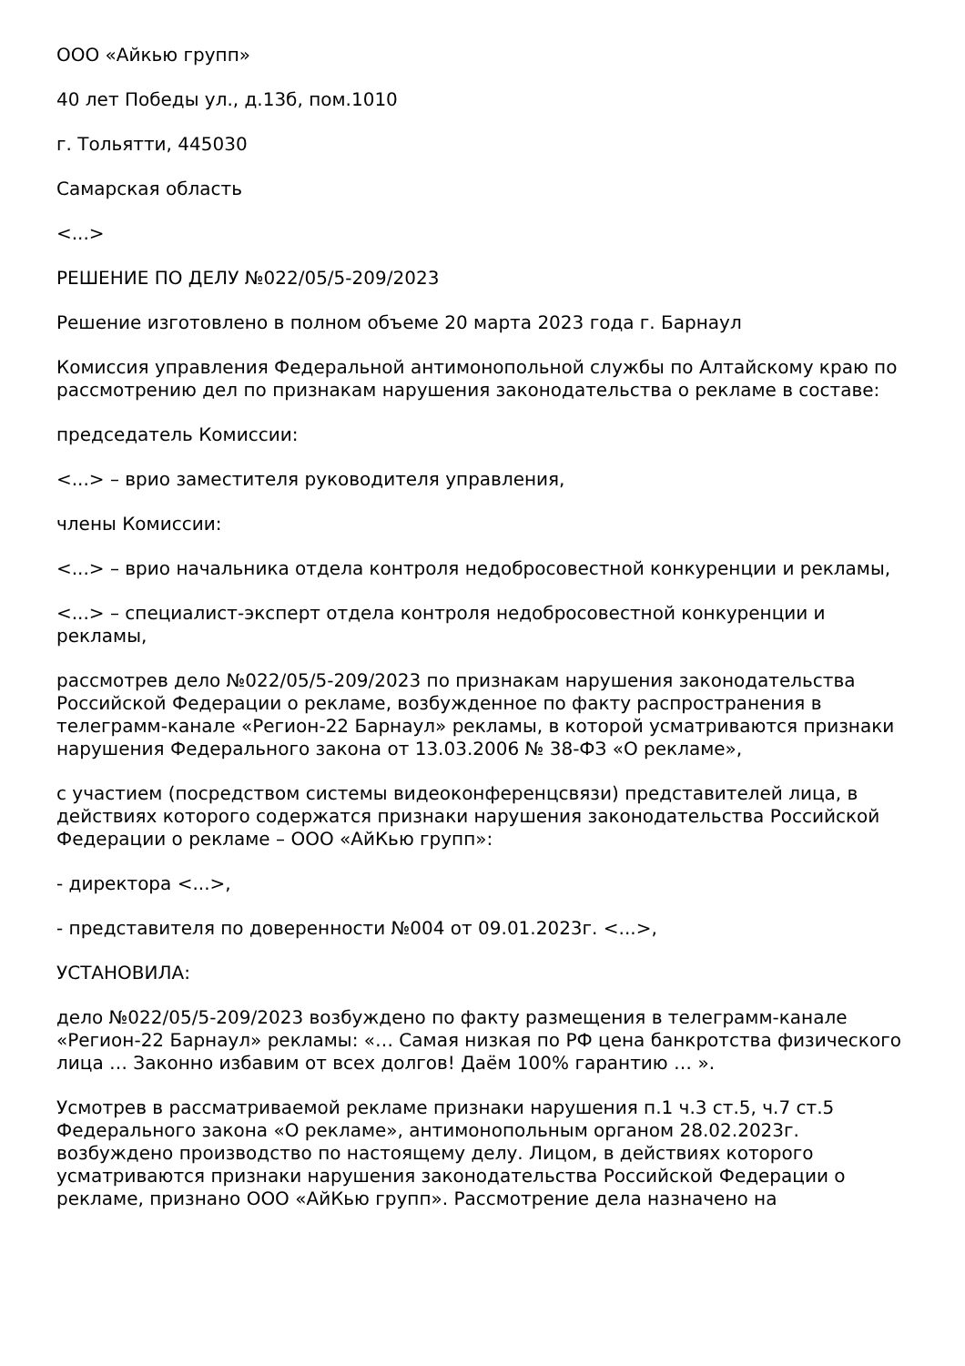ООО «Айкью групп»
40 лет Победы ул., д.13б, пом.1010
г. Тольятти, 445030
Самарская область
<...>
РЕШЕНИЕ ПО ДЕЛУ №022/05/5-209/2023
Решение изготовлено в полном объеме 20 марта 2023 года г. Барнаул
Комиссия управления Федеральной антимонопольной службы по Алтайскому краю по рассмотрению дел по признакам нарушения законодательства о рекламе в составе:
председатель Комиссии:
<...> – врио заместителя руководителя управления,
члены Комиссии:
<...> – врио начальника отдела контроля недобросовестной конкуренции и рекламы,
<...> – специалист-эксперт отдела контроля недобросовестной конкуренции и рекламы,
рассмотрев дело №022/05/5-209/2023 по признакам нарушения законодательства Российской Федерации о рекламе, возбужденное по факту распространения в телеграмм-канале «Регион-22 Барнаул» рекламы, в которой усматриваются признаки нарушения Федерального закона от 13.03.2006 № 38-ФЗ «О рекламе»,
с участием (посредством системы видеоконференцсвязи) представителей лица, в действиях которого содержатся признаки нарушения законодательства Российской Федерации о рекламе – ООО «АйКью групп»:
- директора <...>,
- представителя по доверенности №004 от 09.01.2023г. <...>,
УСТАНОВИЛА:
дело №022/05/5-209/2023 возбуждено по факту размещения в телеграмм-канале «Регион-22 Барнаул» рекламы: «… Самая низкая по РФ цена банкротства физического лица … Законно избавим от всех долгов! Даём 100% гарантию … ».
Усмотрев в рассматриваемой рекламе признаки нарушения п.1 ч.3 ст.5, ч.7 ст.5 Федерального закона «О рекламе», антимонопольным органом 28.02.2023г. возбуждено производство по настоящему делу. Лицом, в действиях которого усматриваются признаки нарушения законодательства Российской Федерации о рекламе, признано ООО «АйКью групп». Рассмотрение дела назначено на